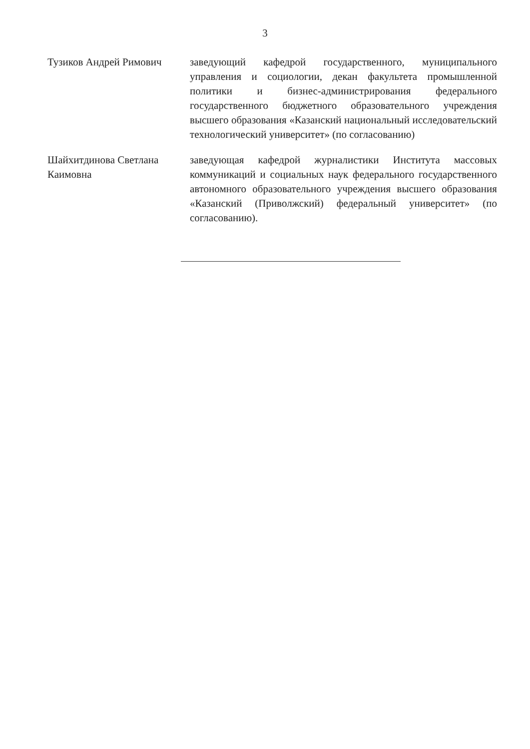3
Тузиков Андрей Римович заведующий кафедрой государственного, муниципального управления и социологии, декан факультета промышленной политики и бизнес-администрирования федерального государственного бюджетного образовательного учреждения высшего образования «Казанский национальный исследовательский технологический университет» (по согласованию)
Шайхитдинова Светлана Каимовна
заведующая кафедрой журналистики Института массовых коммуникаций и социальных наук федерального государственного автономного образовательного учреждения высшего образования «Казанский (Приволжский) федеральный университет» (по согласованию).